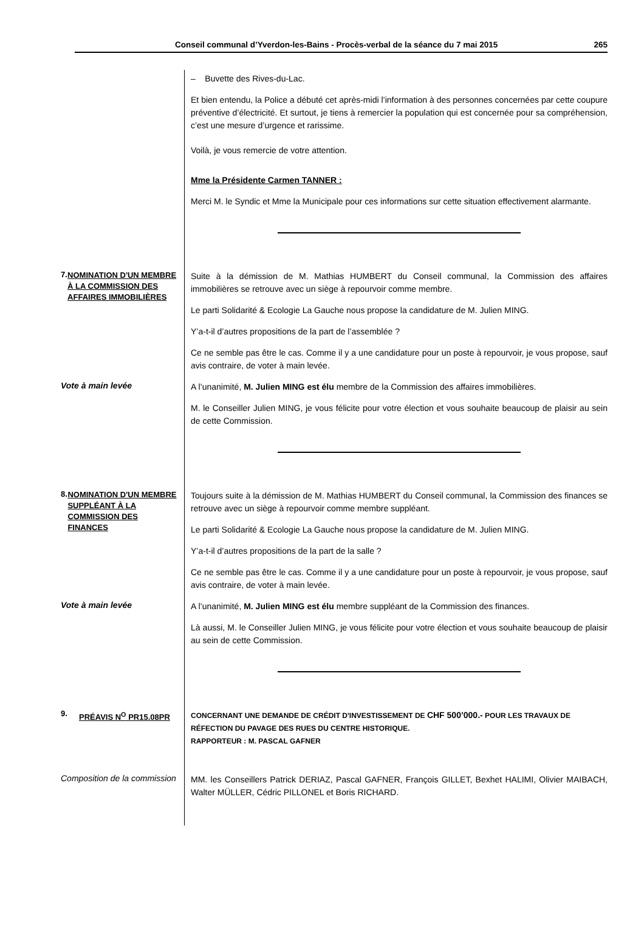Conseil communal d’Yverdon-les-Bains - Procès-verbal de la séance du 7 mai 2015 265
– Buvette des Rives-du-Lac.
Et bien entendu, la Police a débuté cet après-midi l’information à des personnes concernées par cette coupure préventive d’électricité. Et surtout, je tiens à remercier la population qui est concernée pour sa compréhension, c’est une mesure d’urgence et rarissime.
Voilà, je vous remercie de votre attention.
Mme la Présidente Carmen TANNER :
Merci M. le Syndic et Mme la Municipale pour ces informations sur cette situation effectivement alarmante.
7. NOMINATION D'UN MEMBRE À LA COMMISSION DES AFFAIRES IMMOBILIÈRES
Suite à la démission de M. Mathias HUMBERT du Conseil communal, la Commission des affaires immobilières se retrouve avec un siège à repourvoir comme membre.
Le parti Solidarité & Ecologie La Gauche nous propose la candidature de M. Julien MING.
Y’a-t-il d’autres propositions de la part de l’assemblée ?
Ce ne semble pas être le cas. Comme il y a une candidature pour un poste à repourvoir, je vous propose, sauf avis contraire, de voter à main levée.
Vote à main levée
A l’unanimité, M. Julien MING est élu membre de la Commission des affaires immobilières.
M. le Conseiller Julien MING, je vous félicite pour votre élection et vous souhaite beaucoup de plaisir au sein de cette Commission.
8. NOMINATION D'UN MEMBRE SUPPLÉANT À LA COMMISSION DES FINANCES
Toujours suite à la démission de M. Mathias HUMBERT du Conseil communal, la Commission des finances se retrouve avec un siège à repourvoir comme membre suppléant.
Le parti Solidarité & Ecologie La Gauche nous propose la candidature de M. Julien MING.
Y’a-t-il d’autres propositions de la part de la salle ?
Ce ne semble pas être le cas. Comme il y a une candidature pour un poste à repourvoir, je vous propose, sauf avis contraire, de voter à main levée.
Vote à main levée
A l’unanimité, M. Julien MING est élu membre suppléant de la Commission des finances.
Là aussi, M. le Conseiller Julien MING, je vous félicite pour votre élection et vous souhaite beaucoup de plaisir au sein de cette Commission.
9. PRÉAVIS N<sup>O</sup> PR15.08PR
CONCERNANT UNE DEMANDE DE CRÉDIT D'INVESTISSEMENT DE CHF 500’000.- POUR LES TRAVAUX DE RÉFECTION DU PAVAGE DES RUES DU CENTRE HISTORIQUE.
RAPPORTEUR : M. PASCAL GAFNER
Composition de la commission
MM. les Conseillers Patrick DERIAZ, Pascal GAFNER, François GILLET, Bexhet HALIMI, Olivier MAIBACH, Walter MÜLLER, Cédric PILLONEL et Boris RICHARD.